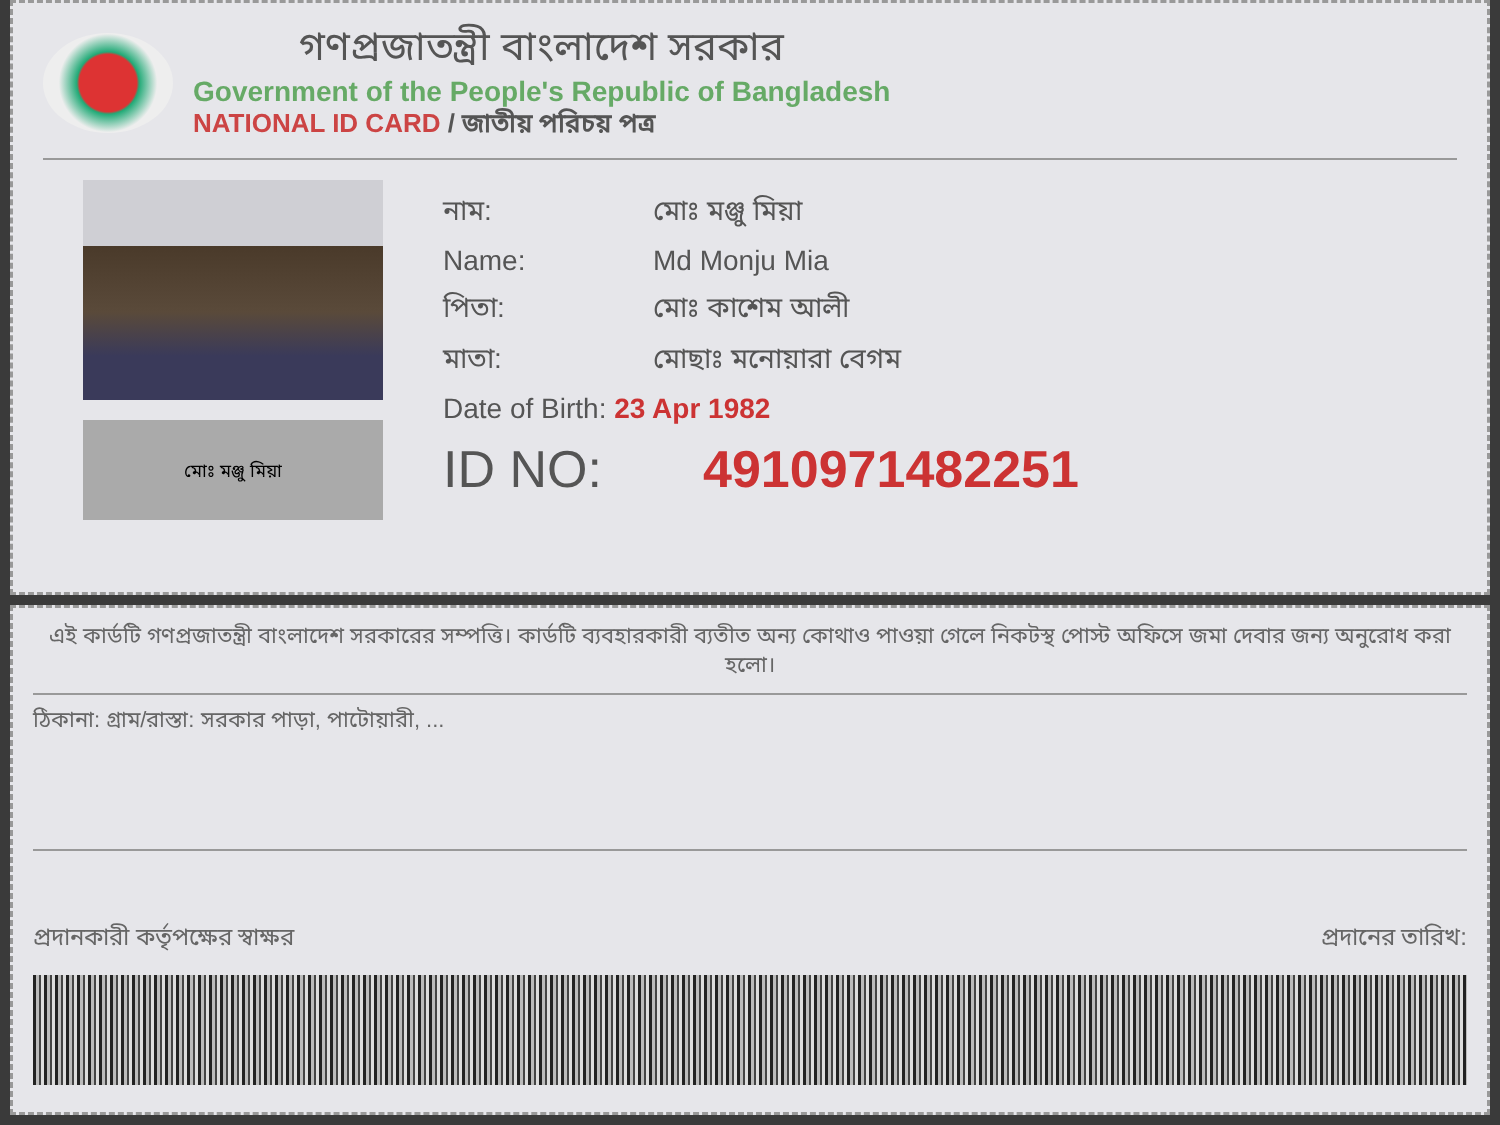গণপ্রজাতন্ত্রী বাংলাদেশ সরকার
Government of the People's Republic of Bangladesh
NATIONAL ID CARD / জাতীয় পরিচয় পত্র
মোঃ মঞ্জু মিয়া
নাম: মোঃ মঞ্জু মিয়া
Name: Md Monju Mia
পিতা: মোঃ কাশেম আলী
মাতা: মোছাঃ মনোয়ারা বেগম
Date of Birth: 23 Apr 1982
ID NO: 4910971482251
এই কার্ডটি গণপ্রজাতন্ত্রী বাংলাদেশ সরকারের সম্পত্তি। কার্ডটি ব্যবহারকারী ব্যতীত অন্য কোথাও পাওয়া গেলে নিকটস্থ পোস্ট অফিসে জমা দেবার জন্য অনুরোধ করা হলো।
ঠিকানা: গ্রাম/রাস্তা: সরকার পাড়া, পাটোয়ারী, ...
প্রদানকারী কর্তৃপক্ষের স্বাক্ষর প্রদানের তারিখ: